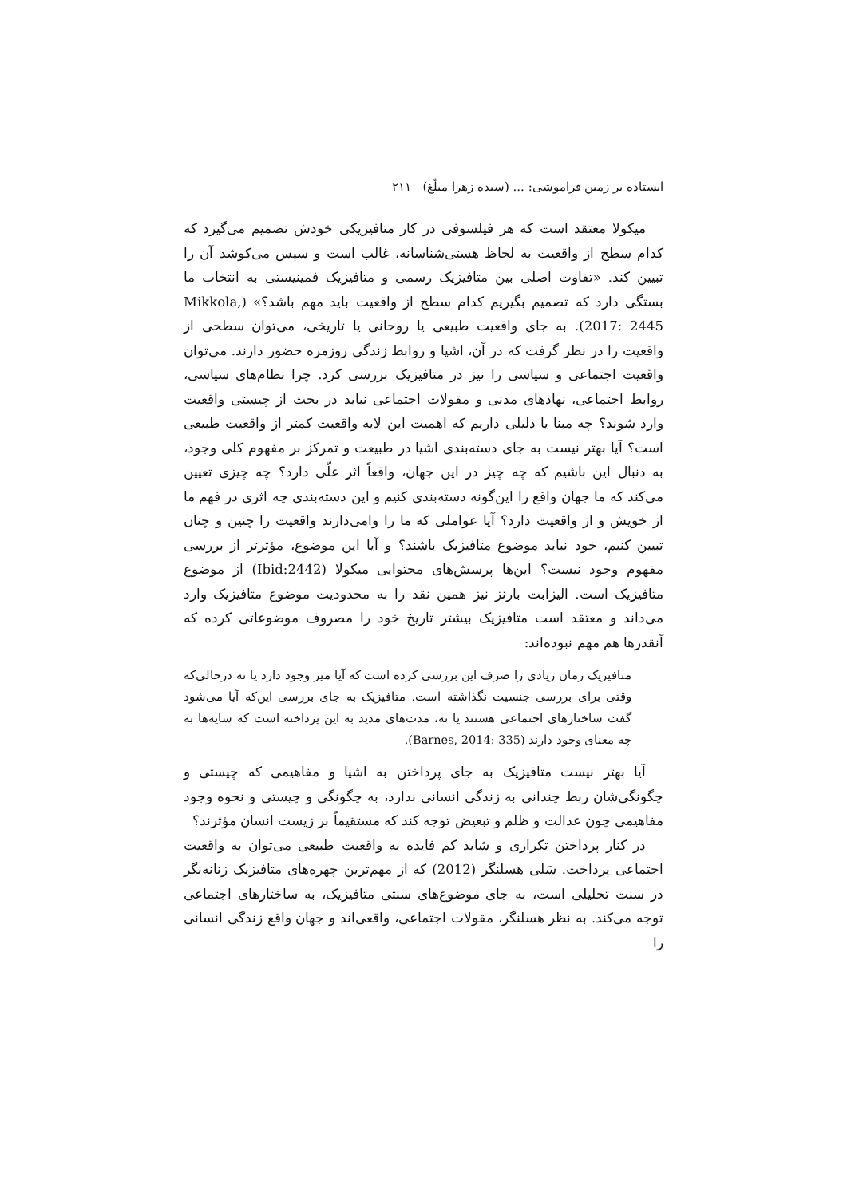ایستاده بر زمین فراموشی: ... (سیده زهرا مبلّغ) ۲۱۱
میکولا معتقد است که هر فیلسوفی در کار متافیزیکی خودش تصمیم می‌گیرد که کدام سطح از واقعیت به لحاظ هستی‌شناسانه، غالب است و سپس می‌کوشد آن را تبیین کند. «تفاوت اصلی بین متافیزیک رسمی و متافیزیک فمینیستی به انتخاب ما بستگی دارد که تصمیم بگیریم کدام سطح از واقعیت باید مهم باشد؟» (Mikkola, 2017: 2445). به جای واقعیت طبیعی یا روحانی یا تاریخی، می‌توان سطحی از واقعیت را در نظر گرفت که در آن، اشیا و روابط زندگی روزمره حضور دارند. می‌توان واقعیت اجتماعی و سیاسی را نیز در متافیزیک بررسی کرد. چرا نظام‌های سیاسی، روابط اجتماعی، نهادهای مدنی و مقولات اجتماعی نباید در بحث از چیستی واقعیت وارد شوند؟ چه مبنا یا دلیلی داریم که اهمیت این لایه واقعیت کمتر از واقعیت طبیعی است؟ آیا بهتر نیست به جای دسته‌بندی اشیا در طبیعت و تمرکز بر مفهوم کلی وجود، به دنبال این باشیم که چه چیز در این جهان، واقعاً اثر علّی دارد؟ چه چیزی تعیین می‌کند که ما جهان واقع را این‌گونه دسته‌بندی کنیم و این دسته‌بندی چه اثری در فهم ما از خویش و از واقعیت دارد؟ آیا عواملی که ما را وامی‌دارند واقعیت را چنین و چنان تبیین کنیم، خود نباید موضوع متافیزیک باشند؟ و آیا این موضوع، مؤثرتر از بررسی مفهوم وجود نیست؟ این‌ها پرسش‌های محتوایی میکولا (Ibid:2442) از موضوع متافیزیک است. الیزابت بارنز نیز همین نقد را به محدودیت موضوع متافیزیک وارد می‌داند و معتقد است متافیزیک بیشتر تاریخ خود را مصروف موضوعاتی کرده که آنقدرها هم مهم نبوده‌اند:
متافیزیک زمان زیادی را صرف این بررسی کرده است که آیا میز وجود دارد یا نه درحالی‌که وقتی برای بررسی جنسیت نگذاشته است. متافیزیک به جای بررسی این‌که آیا می‌شود گفت ساختارهای اجتماعی هستند یا نه، مدت‌های مدید به این پرداخته است که سایه‌ها به چه معنای وجود دارند (Barnes, 2014: 335).
آیا بهتر نیست متافیزیک به جای پرداختن به اشیا و مفاهیمی که چیستی و چگونگی‌شان ربط چندانی به زندگی انسانی ندارد، به چگونگی و چیستی و نحوه وجود مفاهیمی چون عدالت و ظلم و تبعیض توجه کند که مستقیماً بر زیست انسان مؤثرند؟
در کنار پرداختن تکراری و شاید کم فایده به واقعیت طبیعی می‌توان به واقعیت اجتماعی پرداخت. سَلی هسلنگر (2012) که از مهم‌ترین چهره‌های متافیزیک زنانه‌نگر در سنت تحلیلی است، به جای موضوع‌های سنتی متافیزیک، به ساختارهای اجتماعی توجه می‌کند. به نظر هسلنگر، مقولات اجتماعی، واقعی‌اند و جهان واقع زندگی انسانی را